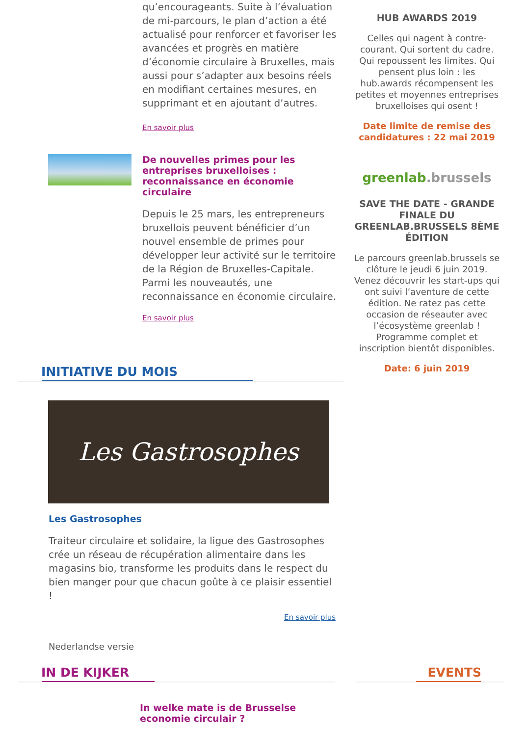qu’encourageants. Suite à l’évaluation de mi-parcours, le plan d’action a été actualisé pour renforcer et favoriser les avancées et progrès en matière d’économie circulaire à Bruxelles, mais aussi pour s’adapter aux besoins réels en modifiant certaines mesures, en supprimant et en ajoutant d’autres.
En savoir plus
De nouvelles primes pour les entreprises bruxelloises : reconnaissance en économie circulaire
Depuis le 25 mars, les entrepreneurs bruxellois peuvent bénéficier d’un nouvel ensemble de primes pour développer leur activité sur le territoire de la Région de Bruxelles-Capitale. Parmi les nouveautés, une reconnaissance en économie circulaire.
En savoir plus
INITIATIVE DU MOIS
Les Gastrosophes
Les Gastrosophes
Traiteur circulaire et solidaire, la ligue des Gastrosophes crée un réseau de récupération alimentaire dans les magasins bio, transforme les produits dans le respect du bien manger pour que chacun goûte à ce plaisir essentiel !
En savoir plus
Nederlandse versie
HUB AWARDS 2019
Celles qui nagent à contre-courant. Qui sortent du cadre. Qui repoussent les limites. Qui pensent plus loin : les hub.awards récompensent les petites et moyennes entreprises bruxelloises qui osent !
Date limite de remise des candidatures : 22 mai 2019
greenlab.brussels
SAVE THE DATE - GRANDE FINALE DU GREENLAB.BRUSSELS 8ÈME ÉDITION
Le parcours greenlab.brussels se clôture le jeudi 6 juin 2019. Venez découvrir les start-ups qui ont suivi l’aventure de cette édition. Ne ratez pas cette occasion de réseauter avec l’écosystème greenlab ! Programme complet et inscription bientôt disponibles.
Date: 6 juin 2019
IN DE KIJKER
In welke mate is de Brusselse economie circulair ?
EVENTS